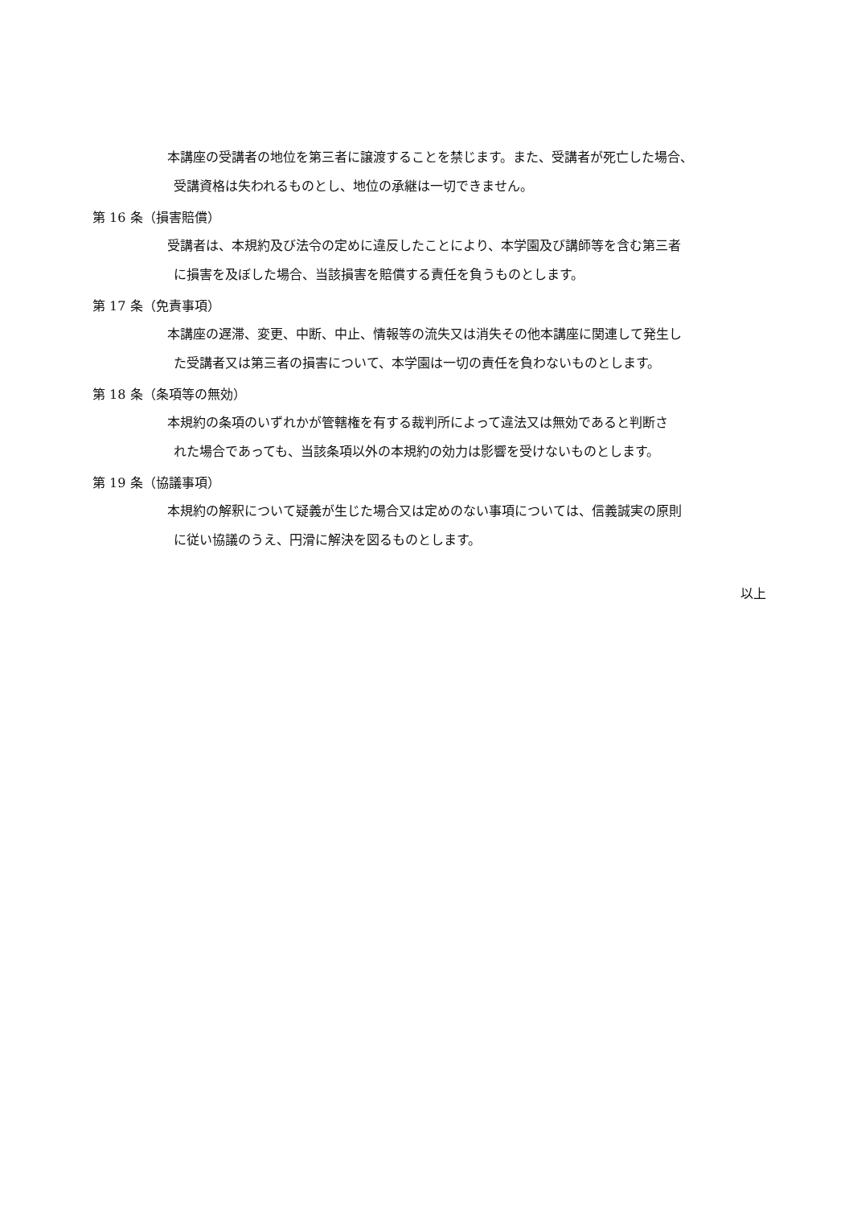本講座の受講者の地位を第三者に譲渡することを禁じます。また、受講者が死亡した場合、
受講資格は失われるものとし、地位の承継は一切できません。
第 16 条（損害賠償）
受講者は、本規約及び法令の定めに違反したことにより、本学園及び講師等を含む第三者
に損害を及ぼした場合、当該損害を賠償する責任を負うものとします。
第 17 条（免責事項）
本講座の遅滞、変更、中断、中止、情報等の流失又は消失その他本講座に関連して発生し
た受講者又は第三者の損害について、本学園は一切の責任を負わないものとします。
第 18 条（条項等の無効）
本規約の条項のいずれかが管轄権を有する裁判所によって違法又は無効であると判断さ
れた場合であっても、当該条項以外の本規約の効力は影響を受けないものとします。
第 19 条（協議事項）
本規約の解釈について疑義が生じた場合又は定めのない事項については、信義誠実の原則
に従い協議のうえ、円滑に解決を図るものとします。
以上